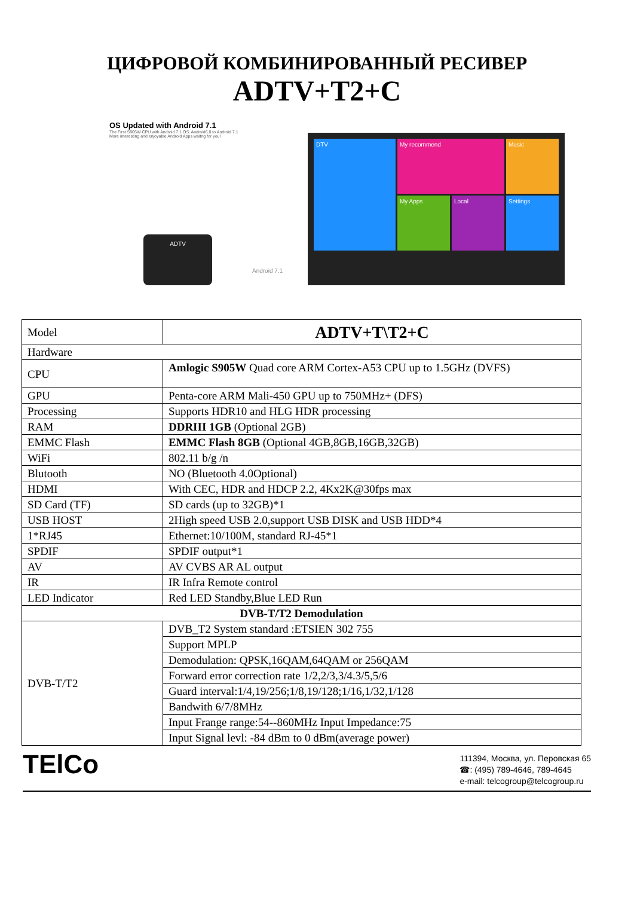ЦИФРОВОЙ КОМБИНИРОВАННЫЙ РЕСИВЕР
ADTV+T2+C
OS Updated with Android 7.1
The First S905W CPU with Android 7.1 OS. Android6.0 to Android 7.1
More interesting and enjoyable Android Apps waitng for you!
ADTV
Android 7.1
DTV
My recommend
Music
My Apps
Local
Settings
| Model | ADTV+T\T2+C |
| Hardware | |
| CPU | Amlogic S905W Quad core ARM Cortex-A53 CPU up to 1.5GHz (DVFS) |
| GPU | Penta-core ARM Mali-450 GPU up to 750MHz+ (DFS) |
| Processing | Supports HDR10 and HLG HDR processing |
| RAM | DDRIII 1GB (Optional 2GB) |
| EMMC Flash | EMMC Flash 8GB (Optional 4GB,8GB,16GB,32GB) |
| WiFi | 802.11 b/g /n |
| Blutooth | NO (Bluetooth 4.0Optional) |
| HDMI | With CEC, HDR and HDCP 2.2, 4Kx2K@30fps max |
| SD Card (TF) | SD cards (up to 32GB)*1 |
| USB HOST | 2High speed USB 2.0,support USB DISK and USB HDD*4 |
| 1*RJ45 | Ethernet:10/100M, standard RJ-45*1 |
| SPDIF | SPDIF output*1 |
| AV | AV CVBS AR AL output |
| IR | IR Infra Remote control |
| LED Indicator | Red LED Standby,Blue LED Run |
| DVB-T/T2 Demodulation | |
| DVB-T/T2 | DVB_T2 System standard :ETSIEN 302 755 |
| | Support MPLP |
| | Demodulation: QPSK,16QAM,64QAM or 256QAM |
| | Forward error correction rate 1/2,2/3,3/4.3/5,5/6 |
| | Guard interval:1/4,19/256;1/8,19/128;1/16,1/32,1/128 |
| | Bandwith 6/7/8MHz |
| | Input Frange range:54--860MHz Input Impedance:75 |
| | Input Signal levl: -84 dBm to 0 dBm(average power) |
TElCo
111394, Москва, ул. Перовская 65
☎: (495) 789-4646, 789-4645
e-mail: telcogroup@telcogroup.ru